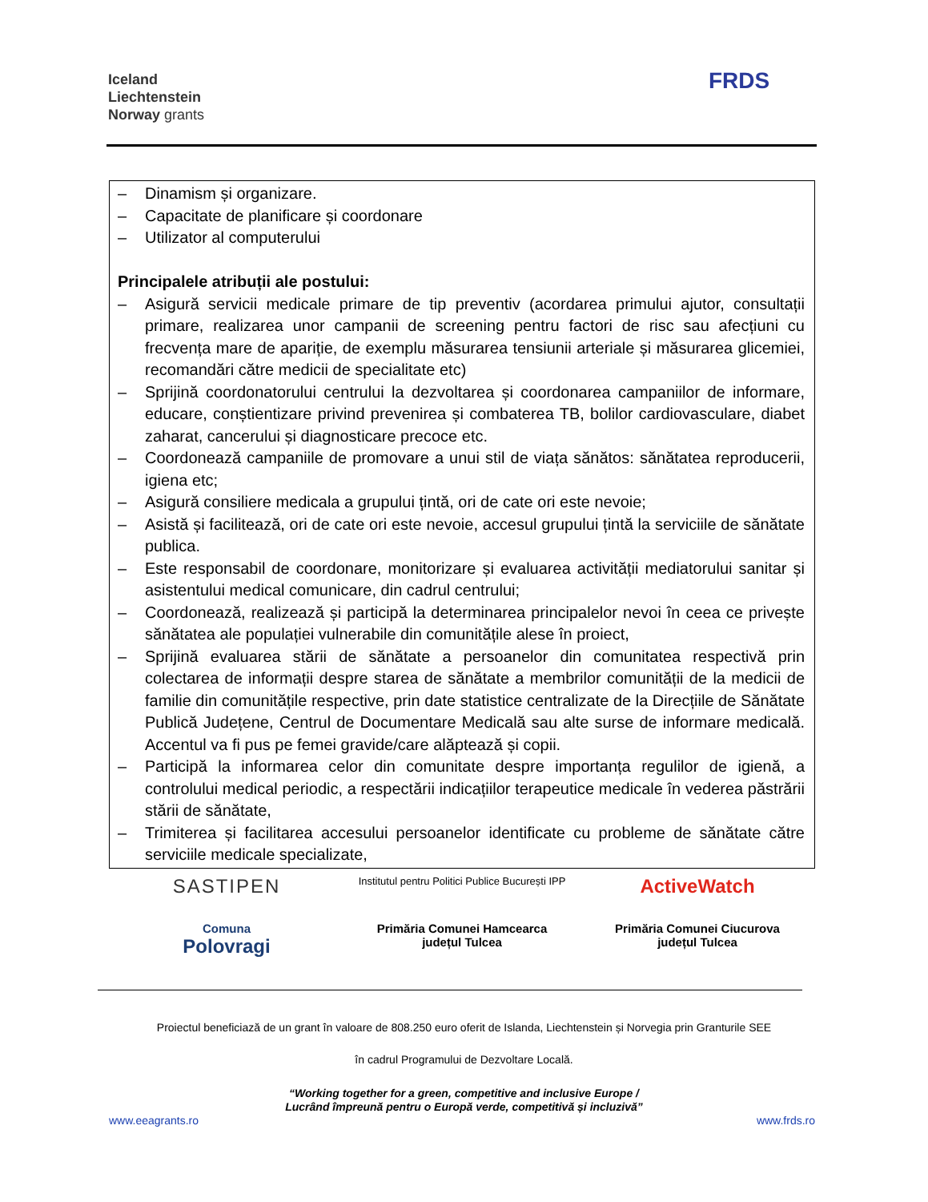Iceland
Liechtenstein
Norway grants
FRDS
| – Dinamism și organizare. – Capacitate de planificare și coordonare – Utilizator al computerului Principalele atribuții ale postului: – Asigură servicii medicale primare de tip preventiv (acordarea primului ajutor, consultații primare, realizarea unor campanii de screening pentru factori de risc sau afecțiuni cu frecvența mare de apariție, de exemplu măsurarea tensiunii arteriale și măsurarea glicemiei, recomandări către medicii de specialitate etc) – Sprijină coordonatorului centrului la dezvoltarea și coordonarea campaniilor de informare, educare, conștientizare privind prevenirea și combaterea TB, bolilor cardiovasculare, diabet zaharat, cancerului și diagnosticare precoce etc. – Coordonează campaniile de promovare a unui stil de viața sănătos: sănătatea reproducerii, igiena etc; – Asigură consiliere medicala a grupului țintă, ori de cate ori este nevoie; – Asistă și facilitează, ori de cate ori este nevoie, accesul grupului țintă la serviciile de sănătate publica. – Este responsabil de coordonare, monitorizare și evaluarea activității mediatorului sanitar și asistentului medical comunicare, din cadrul centrului; – Coordonează, realizează și participă la determinarea principalelor nevoi în ceea ce privește sănătatea ale populației vulnerabile din comunitățile alese în proiect, – Sprijină evaluarea stării de sănătate a persoanelor din comunitatea respectivă prin colectarea de informații despre starea de sănătate a membrilor comunității de la medicii de familie din comunitățile respective, prin date statistice centralizate de la Direcțiile de Sănătate Publică Județene, Centrul de Documentare Medicală sau alte surse de informare medicală. Accentul va fi pus pe femei gravide/care alăptează și copii. – Participă la informarea celor din comunitate despre importanța regulilor de igienă, a controlului medical periodic, a respectării indicațiilor terapeutice medicale în vederea păstrării stării de sănătate, – Trimiterea și facilitarea accesului persoanelor identificate cu probleme de sănătate către serviciile medicale specializate, |
SASTIPEN
Institutul pentru Politici Publice București IPP
ActiveWatch
Comuna
Polovragi
Primăria Comunei Hamcearca
județul Tulcea
Primăria Comunei Ciucurova
județul Tulcea
Proiectul beneficiază de un grant în valoare de 808.250 euro oferit de Islanda, Liechtenstein și Norvegia prin Granturile SEE
în cadrul Programului de Dezvoltare Locală.
“Working together for a green, competitive and inclusive Europe /
Lucrând împreună pentru o Europă verde, competitivă și incluzivă”
www.eeagrants.ro www.frds.ro